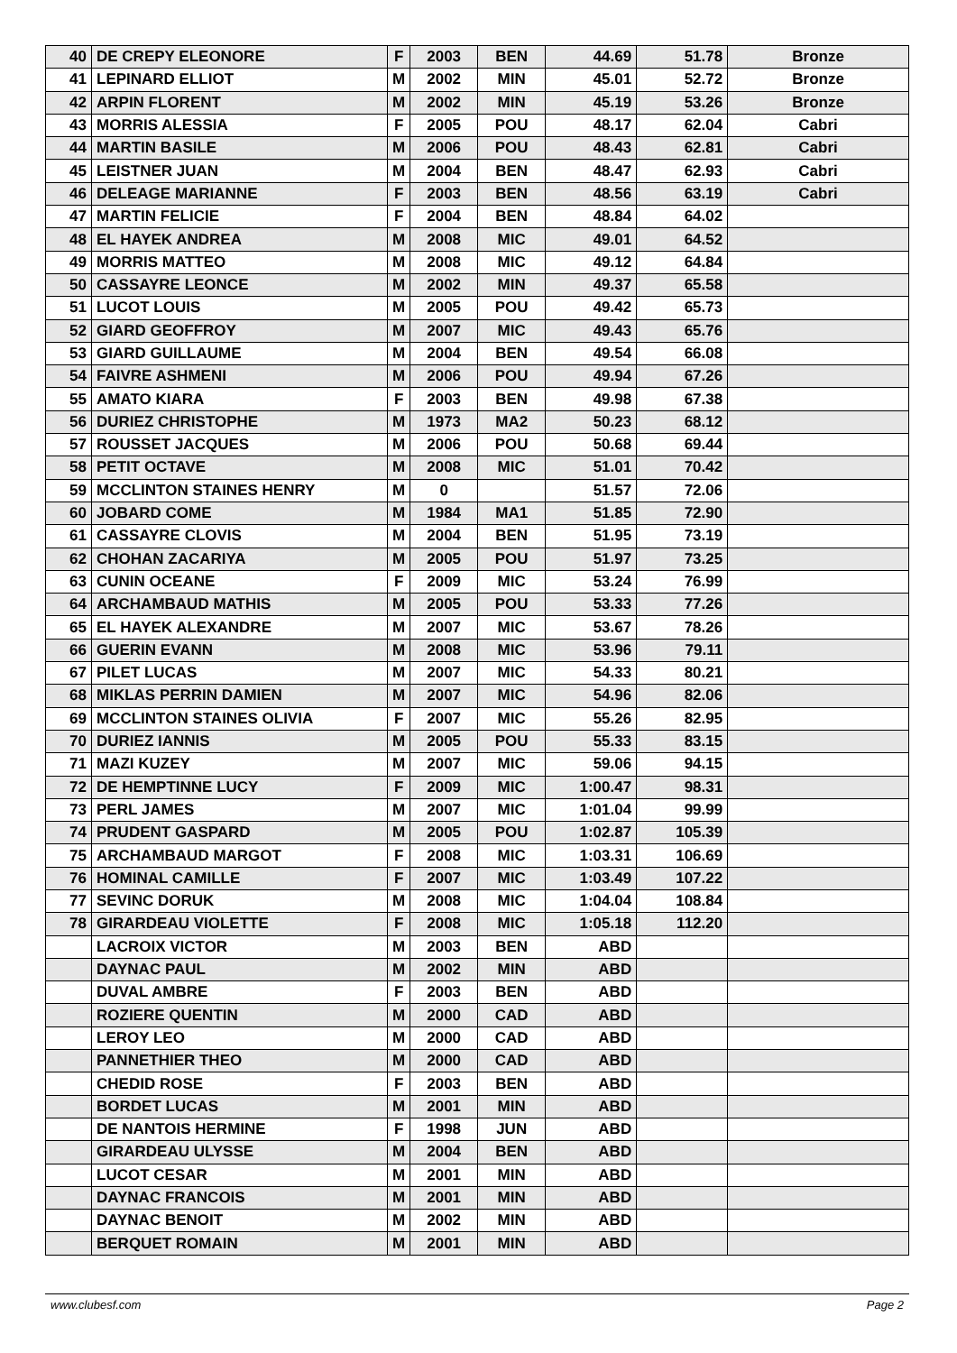| 40 | DE CREPY ELEONORE | F | 2003 | BEN | 44.69 | 51.78 | Bronze |
| 41 | LEPINARD ELLIOT | M | 2002 | MIN | 45.01 | 52.72 | Bronze |
| 42 | ARPIN FLORENT | M | 2002 | MIN | 45.19 | 53.26 | Bronze |
| 43 | MORRIS ALESSIA | F | 2005 | POU | 48.17 | 62.04 | Cabri |
| 44 | MARTIN BASILE | M | 2006 | POU | 48.43 | 62.81 | Cabri |
| 45 | LEISTNER JUAN | M | 2004 | BEN | 48.47 | 62.93 | Cabri |
| 46 | DELEAGE MARIANNE | F | 2003 | BEN | 48.56 | 63.19 | Cabri |
| 47 | MARTIN FELICIE | F | 2004 | BEN | 48.84 | 64.02 | |
| 48 | EL HAYEK ANDREA | M | 2008 | MIC | 49.01 | 64.52 | |
| 49 | MORRIS MATTEO | M | 2008 | MIC | 49.12 | 64.84 | |
| 50 | CASSAYRE LEONCE | M | 2002 | MIN | 49.37 | 65.58 | |
| 51 | LUCOT LOUIS | M | 2005 | POU | 49.42 | 65.73 | |
| 52 | GIARD GEOFFROY | M | 2007 | MIC | 49.43 | 65.76 | |
| 53 | GIARD GUILLAUME | M | 2004 | BEN | 49.54 | 66.08 | |
| 54 | FAIVRE ASHMENI | M | 2006 | POU | 49.94 | 67.26 | |
| 55 | AMATO KIARA | F | 2003 | BEN | 49.98 | 67.38 | |
| 56 | DURIEZ CHRISTOPHE | M | 1973 | MA2 | 50.23 | 68.12 | |
| 57 | ROUSSET JACQUES | M | 2006 | POU | 50.68 | 69.44 | |
| 58 | PETIT OCTAVE | M | 2008 | MIC | 51.01 | 70.42 | |
| 59 | MCCLINTON STAINES HENRY | M | 0 | | 51.57 | 72.06 | |
| 60 | JOBARD COME | M | 1984 | MA1 | 51.85 | 72.90 | |
| 61 | CASSAYRE CLOVIS | M | 2004 | BEN | 51.95 | 73.19 | |
| 62 | CHOHAN ZACARIYA | M | 2005 | POU | 51.97 | 73.25 | |
| 63 | CUNIN OCEANE | F | 2009 | MIC | 53.24 | 76.99 | |
| 64 | ARCHAMBAUD MATHIS | M | 2005 | POU | 53.33 | 77.26 | |
| 65 | EL HAYEK ALEXANDRE | M | 2007 | MIC | 53.67 | 78.26 | |
| 66 | GUERIN EVANN | M | 2008 | MIC | 53.96 | 79.11 | |
| 67 | PILET LUCAS | M | 2007 | MIC | 54.33 | 80.21 | |
| 68 | MIKLAS PERRIN DAMIEN | M | 2007 | MIC | 54.96 | 82.06 | |
| 69 | MCCLINTON STAINES OLIVIA | F | 2007 | MIC | 55.26 | 82.95 | |
| 70 | DURIEZ IANNIS | M | 2005 | POU | 55.33 | 83.15 | |
| 71 | MAZI KUZEY | M | 2007 | MIC | 59.06 | 94.15 | |
| 72 | DE HEMPTINNE LUCY | F | 2009 | MIC | 1:00.47 | 98.31 | |
| 73 | PERL JAMES | M | 2007 | MIC | 1:01.04 | 99.99 | |
| 74 | PRUDENT GASPARD | M | 2005 | POU | 1:02.87 | 105.39 | |
| 75 | ARCHAMBAUD MARGOT | F | 2008 | MIC | 1:03.31 | 106.69 | |
| 76 | HOMINAL CAMILLE | F | 2007 | MIC | 1:03.49 | 107.22 | |
| 77 | SEVINC DORUK | M | 2008 | MIC | 1:04.04 | 108.84 | |
| 78 | GIRARDEAU VIOLETTE | F | 2008 | MIC | 1:05.18 | 112.20 | |
| | LACROIX VICTOR | M | 2003 | BEN | ABD | | |
| | DAYNAC PAUL | M | 2002 | MIN | ABD | | |
| | DUVAL AMBRE | F | 2003 | BEN | ABD | | |
| | ROZIERE QUENTIN | M | 2000 | CAD | ABD | | |
| | LEROY LEO | M | 2000 | CAD | ABD | | |
| | PANNETHIER THEO | M | 2000 | CAD | ABD | | |
| | CHEDID ROSE | F | 2003 | BEN | ABD | | |
| | BORDET LUCAS | M | 2001 | MIN | ABD | | |
| | DE NANTOIS HERMINE | F | 1998 | JUN | ABD | | |
| | GIRARDEAU ULYSSE | M | 2004 | BEN | ABD | | |
| | LUCOT CESAR | M | 2001 | MIN | ABD | | |
| | DAYNAC FRANCOIS | M | 2001 | MIN | ABD | | |
| | DAYNAC BENOIT | M | 2002 | MIN | ABD | | |
| | BERQUET ROMAIN | M | 2001 | MIN | ABD | | |
www.clubesf.com Page 2